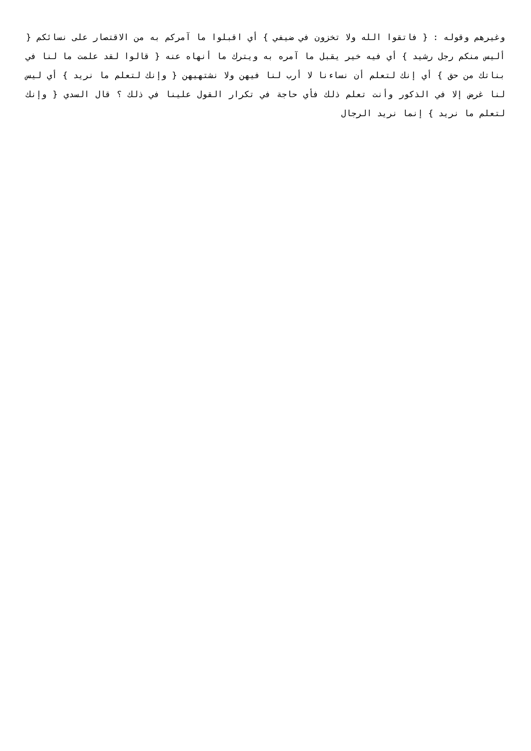وغيرهم وقوله : { فاتقوا الله ولا تخزون في ضيفي } أي اقبلوا ما آمركم به من الاقتصار على نسائكم { أليس منكم رجل رشيد } أي فيه خير يقبل ما آمره به ويترك ما أنهاه عنه { قالوا لقد علمت ما لنا في بناتك من حق } أي إنك لتعلم أن نساءنا لا أرب لنا فيهن ولا نشتهيهن { وإنك لتعلم ما نريد } أي ليس لنا غرض إلا في الذكور وأنت تعلم ذلك فأي حاجة في تكرار القول علينا في ذلك ؟ قال السدي { وإنك لتعلم ما نريد } إنما نريد الرجال